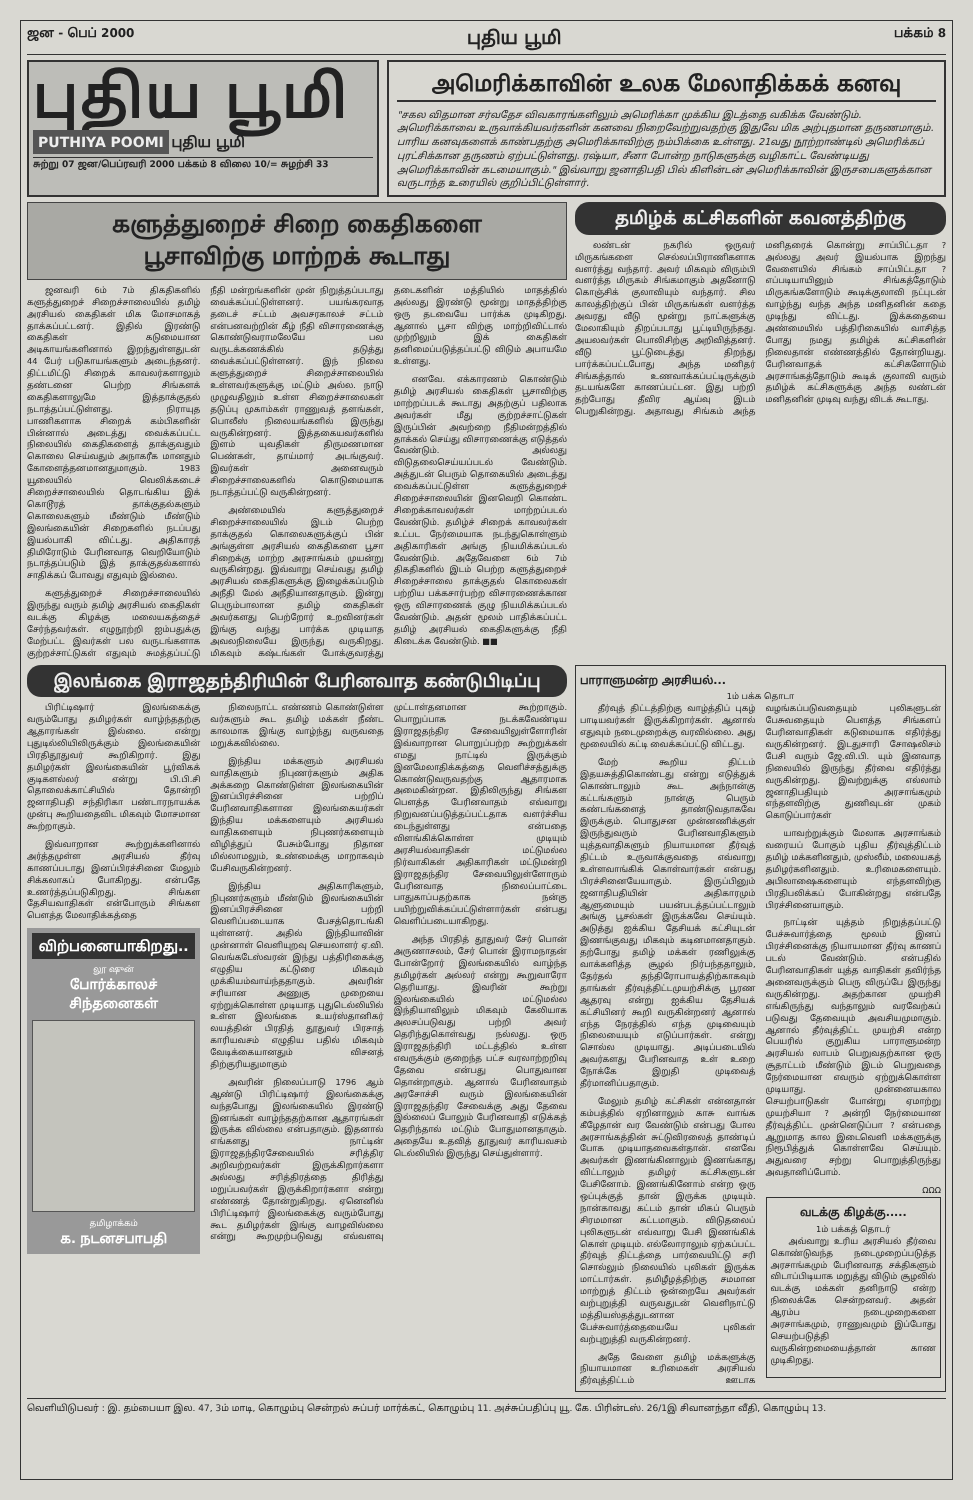ஜன - பெப் 2000 புதிய பூமி பக்கம் 8
புதிய பூமி
PUTHIYA POOMI புதிய பூமி
சுற்று 07 ஜன/பெப்ரவரி 2000 பக்கம் 8 விலை 10/= சுழற்சி 33
அமெரிக்காவின் உலக மேலாதிக்கக் கனவு
"சகல விதமான சர்வதேச விவகாரங்களிலும் அமெரிக்கா முக்கிய இடத்தை வகிக்க வேண்டும். அமெரிக்காவை உருவாக்கியவர்களின் கனவை நிறைவேற்றுவதற்கு இதுவே மிக அற்புதமான தருணமாகும். பாரிய கனவுகளைக் காண்பதற்கு அமெரிக்காவிற்கு நம்பிக்கை உள்ளது. 21வது நூற்றாண்டில் அமெரிக்கப் புரட்சிக்கான தருணம் ஏற்பட்டுள்ளது. ரஷ்யா, சீனா போன்ற நாடுகளுக்கு வழிகாட்ட வேண்டியது அமெரிக்காவின் கடமையாகும்." இவ்வாறு ஜனாதிபதி பில் கிளின்டன் அமெரிக்காவின் இருசபைகளுக்கான வருடாந்த உரையில் குறிப்பிட்டுள்ளார்.
களுத்துறைச் சிறை கைதிகளை
பூசாவிற்கு மாற்றக் கூடாது
ஜனவரி 6ம் 7ம் திகதிகளில் களுத்துறைச் சிறைச்சாலையில் தமிழ் அரசியல் கைதிகள் மிக மோசமாகத் தாக்கப்பட்டனர். இதில் இரண்டு கைதிகள் கடுமையான அடிகாயங்களினால் இறந்துள்ளதுடன் 44 பேர் படுகாயங்களும் அடைந்தனர். திட்டமிட்டு சிறைக் காவலர்களாலும் தண்டனை பெற்ற சிங்களக் கைதிகளாலுமே இத்தாக்குதல் நடாத்தப்பட்டுள்ளது. நிராயுத பாணிகளாக சிறைக் கம்பிகளின் பின்னால் அடைத்து வைக்கப்பட்ட நிலையில் கைதிகளைத் தாக்குவதும் கொலை செய்வதும் அநாகரீக மானதும் கோளைத்தனமானதுமாகும். 1983 யூலையில் வெலிக்கடைச் சிறைச்சாலையில் தொடங்கிய இக் கொடூரத் தாக்குதல்களும் கொலைகளும் மீண்டும் மீண்டும் இலங்கையின் சிறைகளில் நடப்பது இயல்பாகி விட்டது. அதிகாரத் திமிரோடும் பேரினவாத வெறியோடும் நடாத்தப்படும் இத் தாக்குதல்களால் சாதிக்கப் போவது எதுவும் இல்லை.
களுத்துறைச் சிறைச்சாலையில் இருந்து வரும் தமிழ் அரசியல் கைதிகள் வடக்கு கிழக்கு மலையகத்தைச் சேர்ந்தவர்கள். எழுநூற்றி ஐம்பதுக்கு மேற்பட்ட இவர்கள் பல வருடங்களாக குற்றச்சாட்டுகள் எதுவும் சுமத்தப்பட்டு நீதி மன்றங்களின் முன் நிறுத்தப்படாது வைக்கப்பட்டுள்ளனர். பயங்கரவாத தடைச் சட்டம் அவசரகாலச் சட்டம் என்பனவற்றின் கீழ் நீதி விசாரணைக்கு கொண்டுவராமலேயே பல வருடக்கணக்கில் தடுத்து வைக்கப்பட்டுள்ளனர். இந் நிலை களுத்துறைச் சிறைச்சாலையில் உள்ளவர்களுக்கு மட்டும் அல்ல. நாடு முழுவதிலும் உள்ள சிறைச்சாலைகள் தடுப்பு முகாம்கள் ராணுவத் தளங்கள், பொலீஸ் நிலையங்களில் இருந்து வருகின்றனர். இத்தகையவர்களில் இளம் யுவதிகள் திருமணமான பெண்கள், தாய்மார் அடங்குவர். இவர்கள் அனைவரும் சிறைச்சாலைகளில் கொடுமையாக நடாத்தப்பட்டு வருகின்றனர்.
அண்மையில் களுத்துறைச் சிறைச்சாலையில் இடம் பெற்ற தாக்குதல் கொலைகளுக்குப் பின் அங்குள்ள அரசியல் கைதிகளை பூசா சிறைக்கு மாற்ற அரசாங்கம் முயன்று வருகின்றது. இவ்வாறு செய்வது தமிழ் அரசியல் கைதிகளுக்கு இழைக்கப்படும் அநீதி மேல் அநீதியானதாகும். இன்று பெரும்பாலான தமிழ் கைதிகள் அவர்களது பெற்றோர் உறவினர்கள் இங்கு வந்து பார்க்க முடியாத அவலநிலையே இருந்து வருகிறது. மிகவும் கஷ்டங்கள் போக்குவரத்து தடைகளின் மத்தியில் மாதத்தில் அல்லது இரண்டு மூன்று மாதத்திற்கு ஒரு தடவையே பார்க்க முடிகிறது. ஆனால் பூசா விற்கு மாற்றிவிட்டால் முற்றிலும் இக் கைதிகள் தனிமைப்படுத்தப்பட்டு விடும் அபாயமே உள்ளது.
எனவே. எக்காரணம் கொண்டும் தமிழ் அரசியல் கைதிகள் பூசாவிற்கு மாற்றப்படக் கூடாது அதற்குப் பதிலாக அவர்கள் மீது குற்றச்சாட்டுகள் இருப்பின் அவற்றை நீதிமன்றத்தில் தாக்கல் செய்து விசாரணைக்கு எடுத்தல் வேண்டும். அல்லது விடுதலைசெய்யப்படல் வேண்டும். அத்துடன் பெரும் தொகையில் அடைத்து வைக்கப்பட்டுள்ள களுத்துறைச் சிறைச்சாலையின் இனவெறி கொண்ட சிறைக்காவலர்கள் மாற்றப்படல் வேண்டும். தமிழ்ச் சிறைக் காவலர்கள் உட்பட நேர்மையாக நடந்துகொள்ளும் அதிகாரிகள் அங்கு நியமிக்கப்படல் வேண்டும். அதேவேளை 6ம் 7ம் திகதிகளில் இடம் பெற்ற களுத்துறைச் சிறைச்சாலை தாக்குதல் கொலைகள் பற்றிய பக்கசார்பற்ற விசாரணைக்கான ஒரு விசாரணைக் குழு நியமிக்கப்படல் வேண்டும். அதன் மூலம் பாதிக்கப்பட்ட தமிழ் அரசியல் கைதிகளுக்கு நீதி கிடைக்க வேண்டும். ■■
தமிழ்க் கட்சிகளின் கவனத்திற்கு
லண்டன் நகரில் ஒருவர் மிருகங்களை செல்லப்பிராணிகளாக வளர்த்து வந்தார். அவர் மிகவும் விரும்பி வளர்த்த மிருகம் சிங்கமாகும் அதனோடு கொஞ்சிக் குலாவியும் வந்தார். சில காலத்திற்குப் பின் மிருகங்கள் வளர்த்த அவரது வீடு மூன்று நாட்களுக்கு மேலாகியும் திறப்படாது பூட்டியிருந்தது. அயலவர்கள் பொலிசிற்கு அறிவித்தனர். வீடு பூட்டுடைத்து திறந்து பார்க்கப்பட்டபோது அந்த மனிதர் சிங்கத்தால் உணவாக்கப்பட்டிருக்கும் தடயங்களே காணப்பட்டன. இது பற்றி தற்போது தீவிர ஆய்வு இடம் பெறுகின்றது. அதாவது சிங்கம் அந்த மனிதரைக் கொன்று சாப்பிட்டதா ? அல்லது அவர் இயல்பாக இறந்து வேளையில் சிங்கம் சாப்பிட்டதா ? எப்படியாயினும் சிங்கத்தோடும் மிருகங்களோடும் கூடிக்குலாவி நட்புடன் வாழ்ந்து வந்த அந்த மனிதனின் கதை முடிந்து விட்டது. இக்கதையை அண்மையில் பத்திரிகையில் வாசித்த போது நமது தமிழ்க் கட்சிகளின் நிலைதான் எண்ணத்தில் தோன்றியது. பேரினவாதக் கட்சிகளோடும் அரசாங்கத்தோடும் கூடிக் குலாவி வரும் தமிழ்க் கட்சிகளுக்கு அந்த லண்டன் மனிதனின் முடிவு வந்து விடக் கூடாது.
இலங்கை இராஜதந்திரியின் பேரினவாத கண்டுபிடிப்பு
பிரிட்டிஷார் இலங்கைக்கு வரும்போது தமிழர்கள் வாழ்ந்ததற்கு ஆதாரங்கள் இல்லை. என்று புதுடில்லியிலிருக்கும் இலங்கையின் பிரதிதூதுவர் கூறிகிறார். இது தமிழர்கள் இலங்கையின் பூர்விகக் குடிகளல்லர் என்று பி.பி.சி தொலைக்காட்சியில் தோன்றி ஜனாதிபதி சந்திரிகா பண்டாரநாயக்க முன்பு கூறியதைவிட மிகவும் மோசமான கூற்றாகும்.
இவ்வாறான கூற்றுக்களினால் அர்த்தமுள்ள அரசியல் தீர்வு காணப்படாது இனப்பிரச்சினை மேலும் சிக்கலாகப் போகிறது. என்பதே உணர்த்தப்படுகிறது. சிங்கள தேசியவாதிகள் என்போரும் சிங்கள பௌத்த மேலாதிக்கத்தை
விற்பனையாகிறது..
லூ ஷுன்
போர்க்காலச் சிந்தனைகள்
தமிழாக்கம்
க. நடனசபாபதி
நிலைநாட்ட எண்ணம் கொண்டுள்ள வர்களும் கூட தமிழ் மக்கள் நீண்ட காலமாக இங்கு வாழ்ந்து வருவதை மறுக்கவில்லை.
இந்திய மக்களும் அரசியல் வாதிகளும் நிபுணர்களும் அதிக அக்கறை கொண்டுள்ள இலங்கையின் இனப்பிரச்சினை பற்றிப் பேரினவாதிகளான இலங்கையர்கள் இந்திய மக்களையும் அரசியல் வாதிகளையும் நிபுணர்களையும் விழித்துப் பேசும்போது நிதான மில்லாமலும், உண்மைக்கு மாறாகவும் பேசிவருகின்றனர்.
இந்திய அதிகாரிகளும், நிபுணர்களும் மீண்டும் இலங்கையின் இனப்பிரச்சினை பற்றி வெளிப்படையாக பேசத்தொடங்கி யுள்ளனர். அதில் இந்தியாவின் முன்னாள் வெளியுறவு செயலாளர் ஏ.வி. வெங்கடேஸ்வரன் இந்து பத்திரிகைக்கு எழுதிய கட்டுரை மிகவும் முக்கியம்வாய்ந்ததாகும். அவரின் சரியான அணுகு முறையை ஏற்றுக்கொள்ள முடியாத புதுடெல்லியில் உள்ள இலங்கை உயர்ஸ்தானிகர் லயத்தின் பிரதித் தூதுவர் பிரசாத் காரியவசம் எழுதிய பதில் மிகவும் வேடிக்கையானதும் விசனத் திற்குரியதுமாகும்
அவரின் நிலைப்பாடு 1796 ஆம் ஆண்டு பிரிட்டிஷார் இலங்கைக்கு வந்தபோது இலங்கையில் இரண்டு இனங்கள் வாழ்ந்ததற்கான ஆதாரங்கள் இருக்க வில்லை என்பதாகும். இதனால் எங்களது நாட்டின் இராஜதந்திரசேவையில் சரித்திர அறிவற்றவர்கள் இருக்கிறார்களா அல்லது சரித்திரத்தை திரித்து மறுப்பவர்கள் இருக்கிறார்களா என்று எண்ணத் தோன்றுகிறது. ஏனெனில் பிரிட்டிஷார் இலங்கைக்கு வரும்போது கூட தமிழர்கள் இங்கு வாழவில்லை என்று கூறமுற்படுவது எவ்வளவு முட்டாள்தனமான கூற்றாகும். பொறுப்பாக நடக்கவேண்டிய இராஜதந்திர சேவையிலுள்ளோரின் இவ்வாறான பொறுப்பற்ற கூற்றுக்கள் எமது நாட்டில் இருக்கும் இனமேலாதிக்கத்தை வெளிச்சத்துக்கு கொண்டுவருவதற்கு ஆதாரமாக அமைகின்றன. இதிலிருந்து சிங்கள பௌத்த பேரினவாதம் எவ்வாறு நிறுவனப்படுத்தப்பட்டதாக வளர்ச்சிய டைந்துள்ளது என்பதை விளங்கிக்கொள்ள முடியும் அரசியல்வாதிகள் மட்டுமல்ல நிர்வாகிகள் அதிகாரிகள் மட்டுமன்றி இராஜதந்திர சேவையிலுள்ளோரும் பேரினவாத நிலைப்பாட்டை பாதுகாப்பதற்காக நன்கு பயிற்றுவிக்கப்பட்டுள்ளார்கள் என்பது வெளிப்படையாகிறது.
அந்த பிரதித் தூதுவர் சேர் பொன் அருணாசலம், சேர் பொன் இராமநாதன் போன்றோர் இலங்கையில் வாழ்ந்த தமிழர்கள் அல்லர் என்று கூறுவாரோ தெரியாது. இவரின் கூற்று இலங்கையில் மட்டுமல்ல இந்தியாவிலும் மிகவும் கேலியாக அலசப்படுவது பற்றி அவர் தெரிந்துகொள்வது நல்லது. ஒரு இராஜதந்திரி மட்டத்தில் உள்ள எவருக்கும் குறைந்த பட்ச வரலாற்றறிவு தேவை என்பது பொதுவான தொன்றாகும். ஆனால் பேரினவாதம் அரசோச்சி வரும் இலங்கையின் இராஜதந்திர சேவைக்கு அது தேவை இல்லைப் போலும் பேரினவாதி எடுக்கத் தெரிந்தால் மட்டும் போதுமானதாகும். அதையே உதவித் தூதுவர் காரியவசம் டெல்லியில் இருந்து செய்துள்ளார்.
பாராளுமன்ற அரசியல்...
1ம் பக்க தொடா
தீர்வுத் திட்டத்திற்கு வாழ்த்திப் புகழ் பாடியவர்கள் இருக்கிறார்கள். ஆனால் எதுவும் நடைமுறைக்கு வரவில்லை. அது மூலையில் கட்டி வைக்கப்பட்டு விட்டது.
மேற் கூறிய திட்டம் இதயசுத்திகொண்டது என்று எடுத்துக் கொண்டாலும் கூட அந்நான்கு கட்டங்களும் நான்கு பெரும் கண்டங்களைத் தாண்டுவதாகவே இருக்கும். பொதுசன முன்னணிக்குள் இருந்துவரும் பேரினவாதிகளும் யுத்தவாதிகளும் நியாயமான தீர்வுத் திட்டம் உருவாக்குவதை எவ்வாறு உள்ளவாங்கிக் கொள்வார்கள் என்பது பிரச்சினையேயாகும். இருப்பினும் ஜனாதிபதியின் அதிகாரமும் ஆளுமையும் பயன்படத்தப்பட்டாலும் அங்கு பூசல்கள் இருக்கவே செய்யும். அடுத்து ஐக்கிய தேசியக் கட்சியுடன் இணங்குவது மிகவும் கடினமானதாகும். தற்போது தமிழ் மக்கள் ரணிலுக்கு வாக்களித்த சூழல் நிர்பந்ததாலும், தேர்தல் தந்திரோபாயத்திற்காகவும் தாங்கள் தீர்வுத்திட்டமுயற்சிக்கு பூரண ஆதரவு என்று ஐக்கிய தேசியக் கட்சியினர் கூறி வருகின்றனர் ஆனால் எந்த நேரத்தில் எந்த முடிவையும் நிலையையும் எடுப்பார்கள். என்று சொல்ல முடியாது. அடிப்படையில் அவர்களது பேரினவாத உள் உறை நோக்கே இறுதி முடிவைத் தீர்மானிப்பதாகும்.
மேலும் தமிழ் கட்சிகள் என்னதான் கம்பத்தில் ஏறினாலும் காசு வாங்க கீழேதான் வர வேண்டும் என்பது போல அரசாங்கத்தின் சுட்டுவிரலைத் தாண்டிப் போக முடியாதவைகள்தான். எனவே அவர்கள் இணங்கினாலும் இணங்காது விட்டாலும் தமிழர் கட்சிகளுடன் பேசினோம். இணங்கினோம் என்ற ஒரு ஒப்புக்குத் தான் இருக்க முடியும். நான்காவது கட்டம் தான் மிகப் பெரும் சிரமமான கட்டமாகும். விடுதலைப் புலிகளுடன் எவ்வாறு பேசி இணங்கிக் கொள் முடியும். எல்லோராலும் ஏற்கப்பட்ட தீர்வுத் திட்டத்தை பார்வையிட்டு சரி சொல்லும் நிலையில் புலிகள் இருக்க மாட்டார்கள். தமிழீழத்திற்கு சமமான மாற்றுத் திட்டம் ஒன்றையே அவர்கள் வற்புறுத்தி வருவதுடன் வெளிநாட்டு மத்தியஸ்தத்துடனான பேச்சுவார்த்தையையே புலிகள் வற்புறுத்தி வருகின்றனர்.
அதே வேளை தமிழ் மக்களுக்கு நியாயமான உரிமைகள் அரசியல் தீர்வுத்திட்டம் ஊடாக வழங்கப்படுவதையும் புலிகளுடன் பேசுவதையும் பௌத்த சிங்களப் பேரினவாதிகள் கடுமையாக எதிர்த்து வருகின்றனர். இடதுசாரி சோஷலிசம் பேசி வரும் ஜே.வி.பி. யும் இனவாத நிலையில் இருந்து தீர்வை எதிர்த்து வருகின்றது. இவற்றுக்கு எல்லாம் ஜனாதிபதியும் அரசாங்கமும் எந்தளவிற்கு துணிவுடன் முகம் கொடுப்பார்கள்
யாவற்றுக்கும் மேலாக அரசாங்கம் வரையப் போகும் புதிய தீர்வுத்திட்டம் தமிழ் மக்களினதும், முஸ்லீம், மலையகத் தமிழர்களினதும். உரிமைகளையும். அபிலாஷைகளையும் எந்தளவிற்கு பிரதிபலிக்கப் போகின்றது என்பதே பிரச்சினையாகும்.
நாட்டின் யுத்தம் நிறுத்தப்பட்டு பேச்சுவார்த்தை மூலம் இனப் பிரச்சினைக்கு நியாயமான தீர்வு காணப் படல் வேண்டும். என்பதில் பேரினவாதிகள் யுத்த வாதிகள் தவிர்ந்த அனைவருக்கும் பெரு விருப்பே இருந்து வருகின்றது. அதற்கான முயற்சி எங்கிருந்து வந்தாலும் வரவேற்கப் படுவது தேவையும் அவசியமுமாகும். ஆனால் தீர்வுத்திட்ட முயற்சி என்ற பெயரில் குறுகிய பாராளுமன்ற அரசியல் லாபம் பெறுவதற்கான ஒரு சூதாட்டம் மீண்டும் இடம் பெறுவதை நேர்மையான எவரும் ஏற்றுக்கொள்ள முடியாது. முன்னையகால செயற்பாடுகள் போன்று ஏமாற்று முயற்சியா ? அன்றி நேர்மையான தீர்வுத்திட்ட முன்னெடுப்பா ? என்பதை ஆறுமாத கால இடைவெளி மக்களுக்கு நிரூபித்துக் கொள்ளவே செய்யும். அதுவரை சற்று பொறுத்திருந்து அவதானிப்போம்.
ΩΩΩ
வடக்கு கிழக்கு.....
1ம் பக்கத் தொடர்
அவ்வாறு உரிய அரசியல் தீர்வை கொண்டுவந்த நடைமுறைப்படுத்த அரசாங்கமும் பேரினவாத சக்திகளும் விடாப்பிடியாக மறுத்து விடும் சூழலில் வடக்கு மக்கள் தனிநாடு என்ற நிலைக்கே சென்றனவர். அதன் ஆரம்ப நடைமுறைகளை அரசாங்கமும், ராணுவமும் இப்போது செயற்படுத்தி வருகின்றமையைத்தான் காண முடிகிறது.
வெளியிடுபவர் : இ. தம்பையா இல. 47, 3ம் மாடி, கொழும்பு சென்றல் சுப்பர் மார்க்கட், கொழும்பு 11. அச்சுப்பதிப்பு யூ. கே. பிரின்டஸ். 26/1இ சிவானந்தா வீதி, கொழும்பு 13.